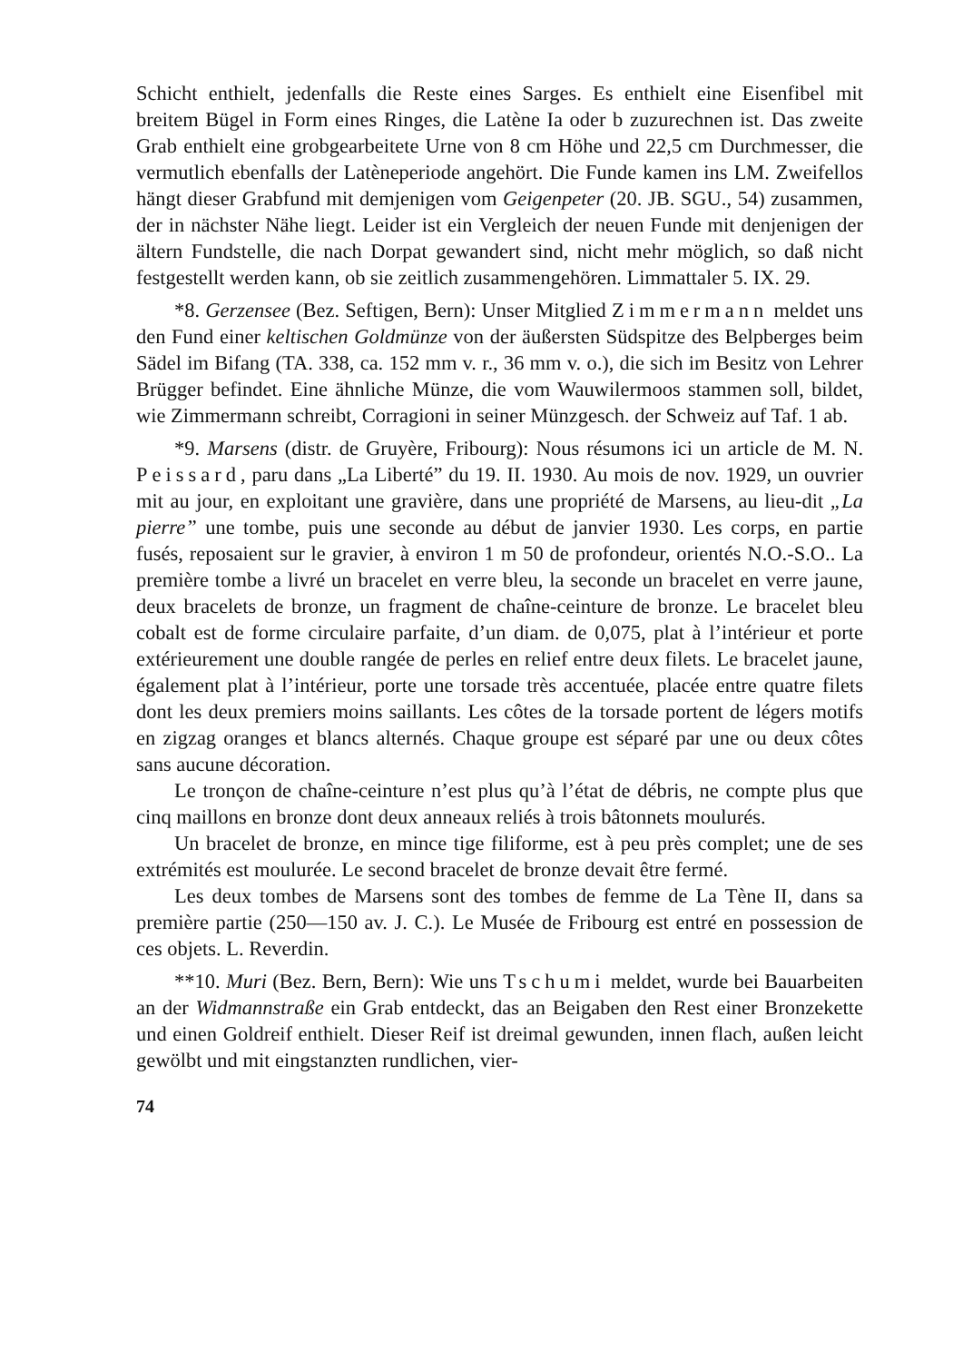Schicht enthielt, jedenfalls die Reste eines Sarges. Es enthielt eine Eisenfibel mit breitem Bügel in Form eines Ringes, die Latène Ia oder b zuzurechnen ist. Das zweite Grab enthielt eine grobgearbeitete Urne von 8 cm Höhe und 22,5 cm Durchmesser, die vermutlich ebenfalls der Latèneperiode angehört. Die Funde kamen ins LM. Zweifellos hängt dieser Grabfund mit demjenigen vom Geigenpeter (20. JB. SGU., 54) zusammen, der in nächster Nähe liegt. Leider ist ein Vergleich der neuen Funde mit denjenigen der ältern Fundstelle, die nach Dorpat gewandert sind, nicht mehr möglich, so daß nicht festgestellt werden kann, ob sie zeitlich zusammengehören. Limmattaler 5. IX. 29.
*8. Gerzensee (Bez. Seftigen, Bern): Unser Mitglied Zimmermann meldet uns den Fund einer keltischen Goldmünze von der äußersten Südspitze des Belpberges beim Sädel im Bifang (TA. 338, ca. 152 mm v. r., 36 mm v. o.), die sich im Besitz von Lehrer Brügger befindet. Eine ähnliche Münze, die vom Wauwilermoos stammen soll, bildet, wie Zimmermann schreibt, Corragioni in seiner Münzgesch. der Schweiz auf Taf. 1 ab.
*9. Marsens (distr. de Gruyère, Fribourg): Nous résumons ici un article de M. N. Peissard, paru dans „La Liberté” du 19. II. 1930. Au mois de nov. 1929, un ouvrier mit au jour, en exploitant une gravière, dans une propriété de Marsens, au lieu-dit „La pierre” une tombe, puis une seconde au début de janvier 1930. Les corps, en partie fusés, reposaient sur le gravier, à environ 1 m 50 de profondeur, orientés N.O.-S.O.. La première tombe a livré un bracelet en verre bleu, la seconde un bracelet en verre jaune, deux bracelets de bronze, un fragment de chaîne-ceinture de bronze. Le bracelet bleu cobalt est de forme circulaire parfaite, d’un diam. de 0,075, plat à l’intérieur et porte extérieurement une double rangée de perles en relief entre deux filets. Le bracelet jaune, également plat à l’intérieur, porte une torsade très accentuée, placée entre quatre filets dont les deux premiers moins saillants. Les côtes de la torsade portent de légers motifs en zigzag oranges et blancs alternés. Chaque groupe est séparé par une ou deux côtes sans aucune décoration.
Le tronçon de chaîne-ceinture n’est plus qu’à l’état de débris, ne compte plus que cinq maillons en bronze dont deux anneaux reliés à trois bâtonnets moulurés.
Un bracelet de bronze, en mince tige filiforme, est à peu près complet; une de ses extrémités est moulurée. Le second bracelet de bronze devait être fermé.
Les deux tombes de Marsens sont des tombes de femme de La Tène II, dans sa première partie (250—150 av. J. C.). Le Musée de Fribourg est entré en possession de ces objets. L. Reverdin.
**10. Muri (Bez. Bern, Bern): Wie uns Tschumi meldet, wurde bei Bauarbeiten an der Widmannstraße ein Grab entdeckt, das an Beigaben den Rest einer Bronzekette und einen Goldreif enthielt. Dieser Reif ist dreimal gewunden, innen flach, außen leicht gewölbt und mit eingstanzten rundlichen, vier-
74